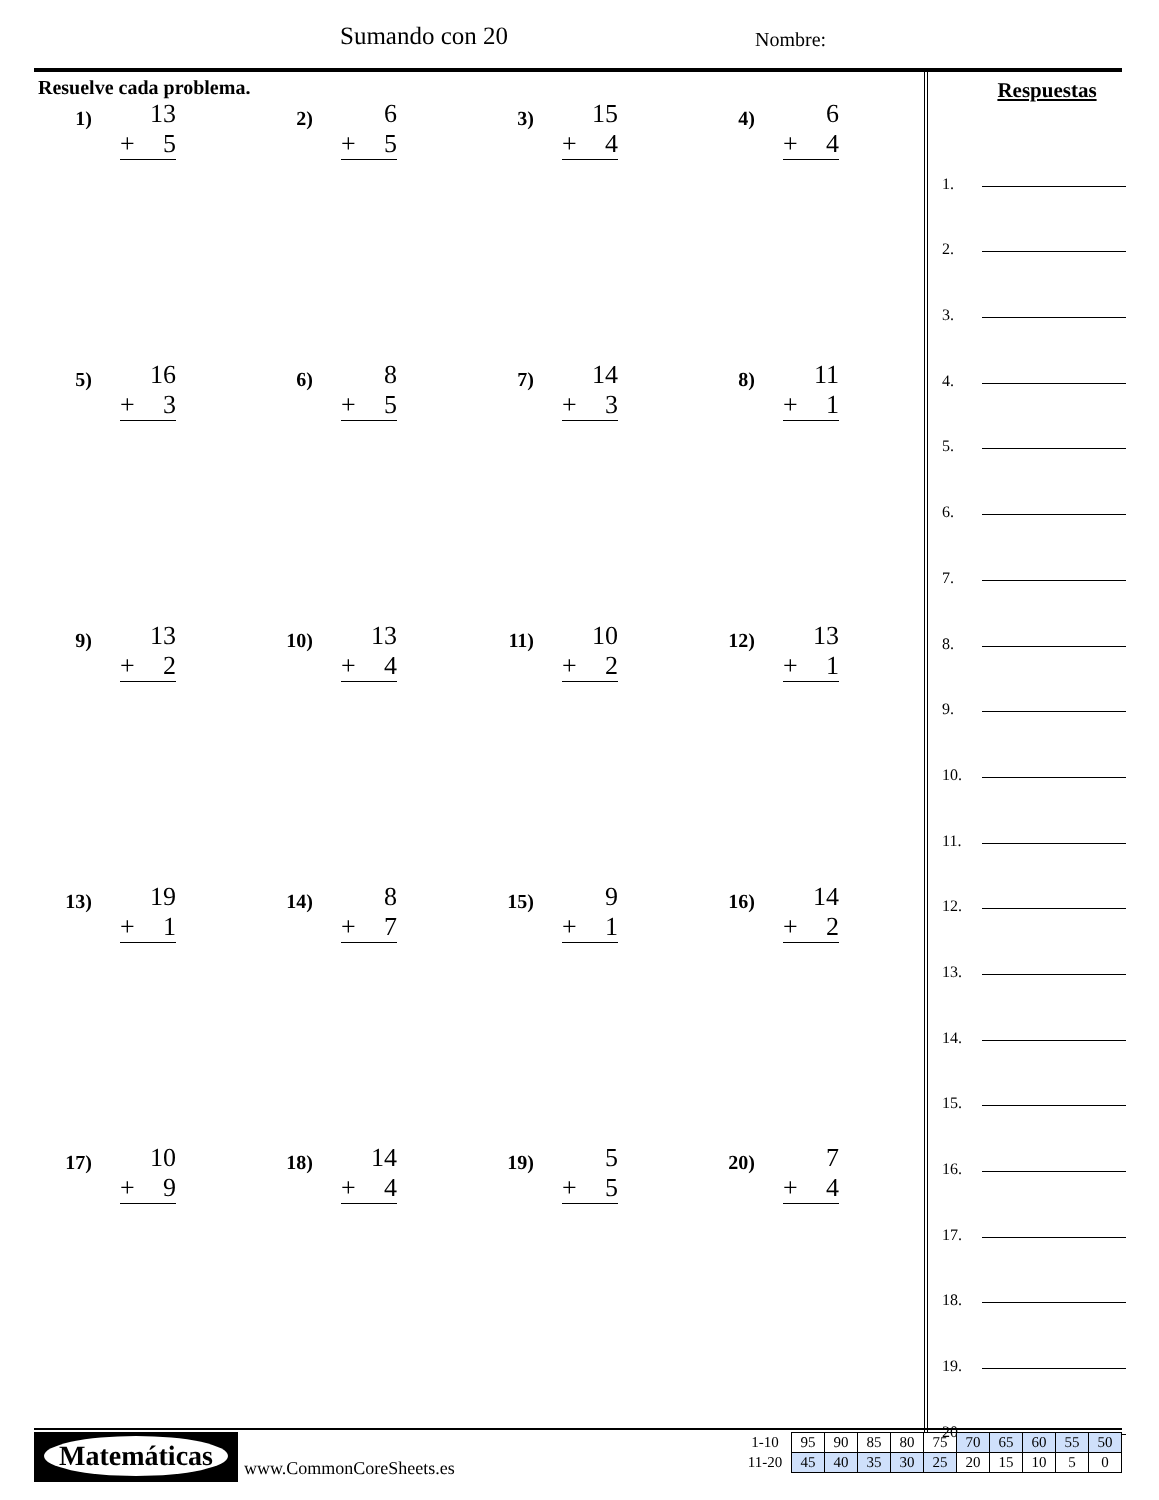Sumando con 20 Nombre:
Resuelve cada problema.
1)
13
+ 5
2)
6
+ 5
3)
15
+ 4
4)
6
+ 4
5)
16
+ 3
6)
8
+ 5
7)
14
+ 3
8)
11
+ 1
9)
13
+ 2
10)
13
+ 4
11)
10
+ 2
12)
13
+ 1
13)
19
+ 1
14)
8
+ 7
15)
9
+ 1
16)
14
+ 2
17)
10
+ 9
18)
14
+ 4
19)
5
+ 5
20)
7
+ 4
Respuestas
1.
2.
3.
4.
5.
6.
7.
8.
9.
10.
11.
12.
13.
14.
15.
16.
17.
18.
19.
20.
Matemáticas
www.CommonCoreSheets.es
| 1-10 | 95 | 90 | 85 | 80 | 75 | 70 | 65 | 60 | 55 | 50 |
| 11-20 | 45 | 40 | 35 | 30 | 25 | 20 | 15 | 10 | 5 | 0 |